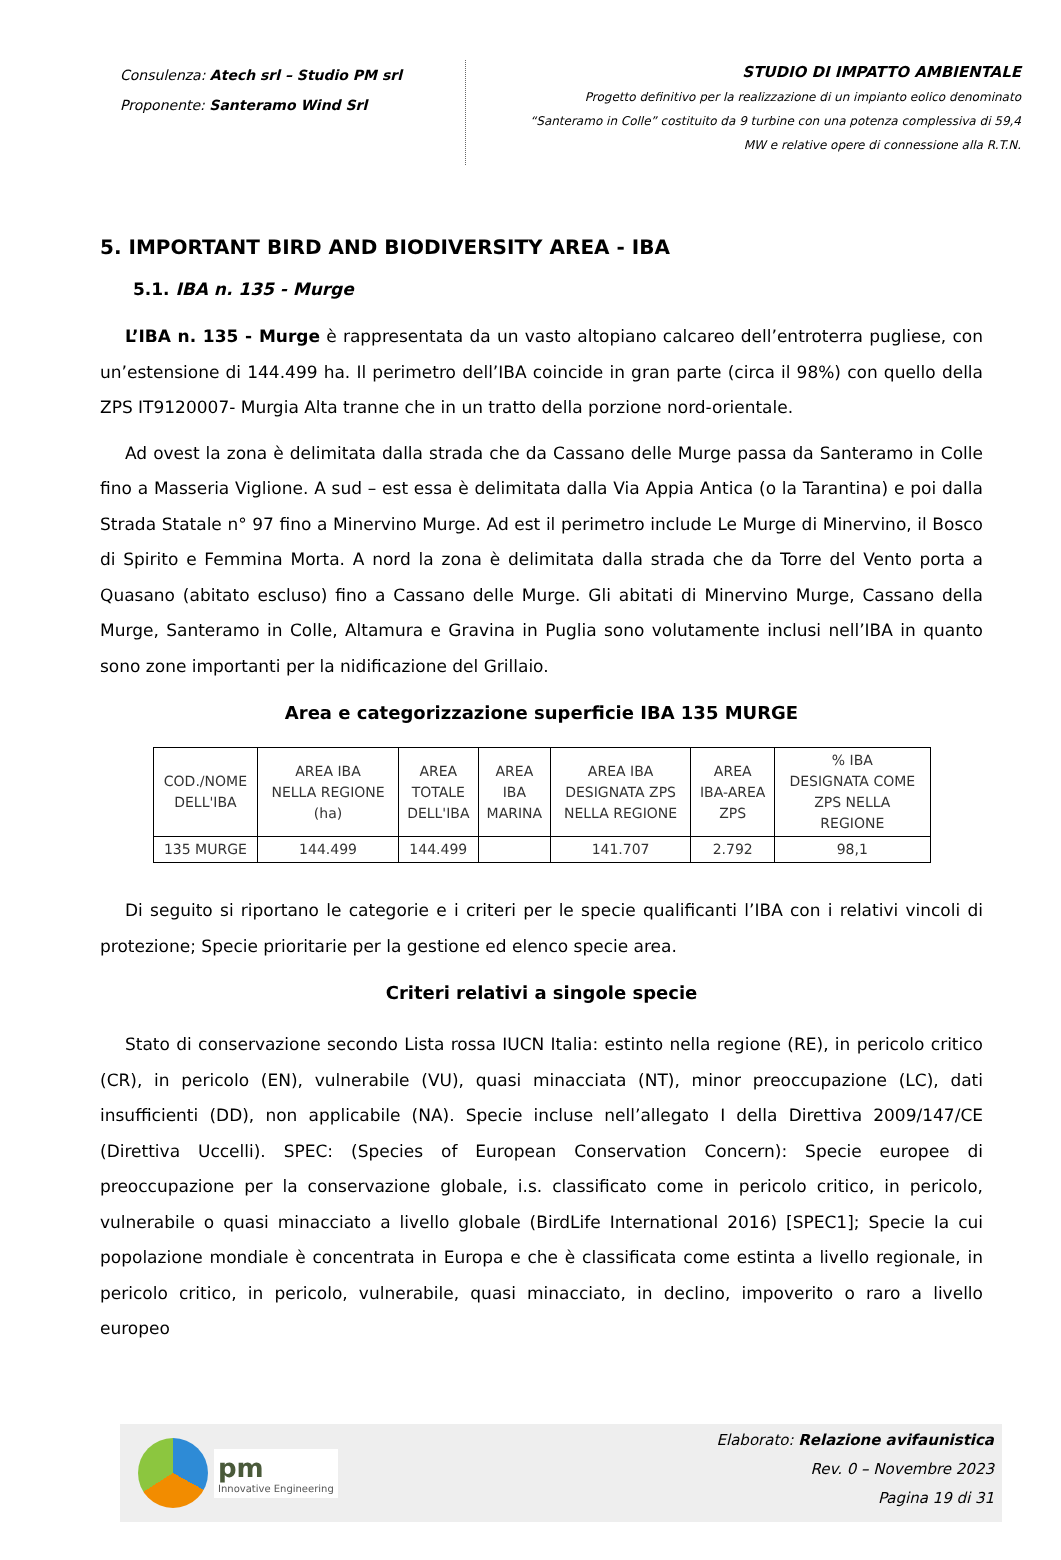Consulenza: Atech srl – Studio PM srl
Proponente: Santeramo Wind Srl
STUDIO DI IMPATTO AMBIENTALE
Progetto definitivo per la realizzazione di un impianto eolico denominato
“Santeramo in Colle” costituito da 9 turbine con una potenza complessiva di 59,4
MW e relative opere di connessione alla R.T.N.
5. IMPORTANT BIRD AND BIODIVERSITY AREA - IBA
5.1. IBA n. 135 - Murge
L’IBA n. 135 - Murge è rappresentata da un vasto altopiano calcareo dell’entroterra pugliese, con un’estensione di 144.499 ha. Il perimetro dell’IBA coincide in gran parte (circa il 98%) con quello della ZPS IT9120007- Murgia Alta tranne che in un tratto della porzione nord-orientale.
Ad ovest la zona è delimitata dalla strada che da Cassano delle Murge passa da Santeramo in Colle fino a Masseria Viglione. A sud – est essa è delimitata dalla Via Appia Antica (o la Tarantina) e poi dalla Strada Statale n° 97 fino a Minervino Murge. Ad est il perimetro include Le Murge di Minervino, il Bosco di Spirito e Femmina Morta. A nord la zona è delimitata dalla strada che da Torre del Vento porta a Quasano (abitato escluso) fino a Cassano delle Murge. Gli abitati di Minervino Murge, Cassano della Murge, Santeramo in Colle, Altamura e Gravina in Puglia sono volutamente inclusi nell’IBA in quanto sono zone importanti per la nidificazione del Grillaio.
Area e categorizzazione superficie IBA 135 MURGE
| COD./NOME DELL'IBA | AREA IBA NELLA REGIONE (ha) | AREA TOTALE DELL'IBA | AREA IBA MARINA | AREA IBA DESIGNATA ZPS NELLA REGIONE | AREA IBA-AREA ZPS | % IBA DESIGNATA COME ZPS NELLA REGIONE |
| --- | --- | --- | --- | --- | --- | --- |
| 135 MURGE | 144.499 | 144.499 | | 141.707 | 2.792 | 98,1 |
Di seguito si riportano le categorie e i criteri per le specie qualificanti l’IBA con i relativi vincoli di protezione; Specie prioritarie per la gestione ed elenco specie area.
Criteri relativi a singole specie
Stato di conservazione secondo Lista rossa IUCN Italia: estinto nella regione (RE), in pericolo critico (CR), in pericolo (EN), vulnerabile (VU), quasi minacciata (NT), minor preoccupazione (LC), dati insufficienti (DD), non applicabile (NA). Specie incluse nell’allegato I della Direttiva 2009/147/CE (Direttiva Uccelli). SPEC: (Species of European Conservation Concern): Specie europee di preoccupazione per la conservazione globale, i.s. classificato come in pericolo critico, in pericolo, vulnerabile o quasi minacciato a livello globale (BirdLife International 2016) [SPEC1]; Specie la cui popolazione mondiale è concentrata in Europa e che è classificata come estinta a livello regionale, in pericolo critico, in pericolo, vulnerabile, quasi minacciato, in declino, impoverito o raro a livello europeo
pm
Innovative Engineering
Elaborato: Relazione avifaunistica
Rev. 0 – Novembre 2023
Pagina 19 di 31